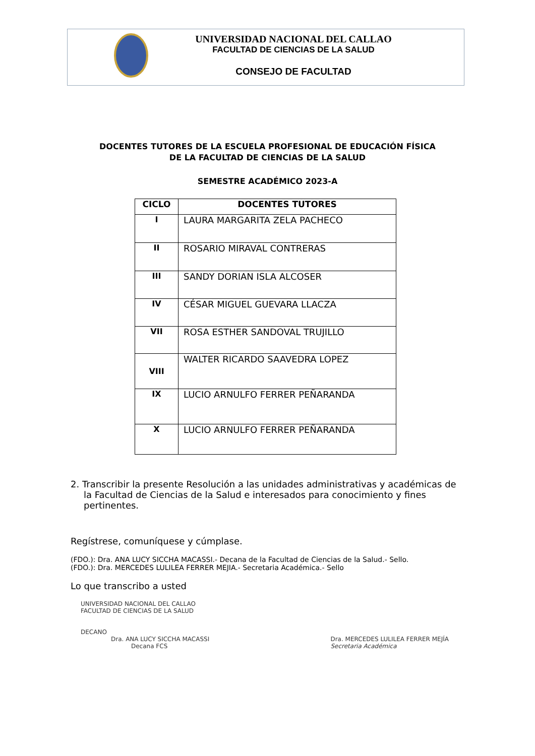UNIVERSIDAD NACIONAL DEL CALLAO
FACULTAD DE CIENCIAS DE LA SALUD
CONSEJO DE FACULTAD
DOCENTES TUTORES DE LA ESCUELA PROFESIONAL DE EDUCACIÓN FÍSICA
DE LA FACULTAD DE CIENCIAS DE LA SALUD
SEMESTRE ACADÉMICO 2023-A
| CICLO | DOCENTES TUTORES |
| --- | --- |
| I | LAURA MARGARITA ZELA PACHECO |
| II | ROSARIO MIRAVAL CONTRERAS |
| III | SANDY DORIAN ISLA ALCOSER |
| IV | CÉSAR MIGUEL GUEVARA LLACZA |
| VII | ROSA ESTHER SANDOVAL TRUJILLO |
| VIII | WALTER RICARDO SAAVEDRA LOPEZ |
| IX | LUCIO ARNULFO FERRER PEÑARANDA |
| X | LUCIO ARNULFO FERRER PEÑARANDA |
2. Transcribir la presente Resolución a las unidades administrativas y académicas de la Facultad de Ciencias de la Salud e interesados para conocimiento y fines pertinentes.
Regístrese, comuníquese y cúmplase.
(FDO.): Dra. ANA LUCY SICCHA MACASSI.- Decana de la Facultad de Ciencias de la Salud.- Sello.
(FDO.): Dra. MERCEDES LULILEA FERRER MEJIA.- Secretaria Académica.- Sello
Lo que transcribo a usted
UNIVERSIDAD NACIONAL DEL CALLAO
FACULTAD DE CIENCIAS DE LA SALUD
DECANO
Dra. ANA LUCY SICCHA MACASSI
Decana FCS
Dra. MERCEDES LULILEA FERRER MEJÍA
Secretaria Académica